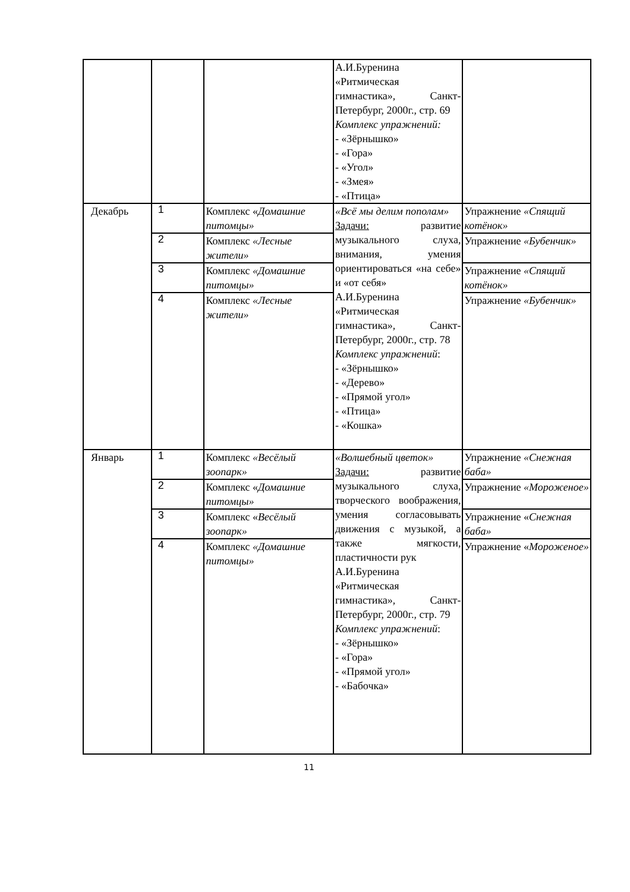| | | | А.И.Буренина «Ритмическая гимнастика», Санкт-Петербург, 2000г., стр. 69 Комплекс упражнений: - «Зёрнышко» - «Гора» - «Угол» - «Змея» - «Птица» | |
| Декабрь | 1 | Комплекс « Домашние питомцы» | «Всё мы делим пополам» Задачи: развитие музыкального слуха, внимания, умения ориентироваться «на себе» и «от себя» А.И.Буренина «Ритмическая гимнастика», Санкт-Петербург, 2000г., стр. 78 Комплекс упражнений : - «Зёрнышко» - «Дерево» - «Прямой угол» - «Птица» - «Кошка» | Упражнение «Спящий котёнок» |
| | 2 | Комплекс «Лесные жители» | | Упражнение «Бубенчик» |
| | 3 | Комплекс «Домашние питомцы» | | Упражнение «Спящий котёнок» |
| | 4 | Комплекс «Лесные жители» | | Упражнение «Бубенчик» |
| Январь | 1 | Комплекс «Весёлый зоопарк» | «Волшебный цветок» Задачи: развитие музыкального слуха, творческого воображения, умения согласовывать движения с музыкой, а также мягкости, пластичности рук А.И.Буренина «Ритмическая гимнастика», Санкт-Петербург, 2000г., стр. 79 Комплекс упражнений : - «Зёрнышко» - «Гора» - «Прямой угол» - «Бабочка» | Упражнение «Снежная баба» |
| | 2 | Комплекс « Домашние питомцы» | | Упражнение «Мороженое» |
| | 3 | Комплекс « Весёлый зоопарк» | | Упражнение « Снежная баба» |
| | 4 | Комплекс «Домашние питомцы» | | Упражнение « Мороженое» |
11